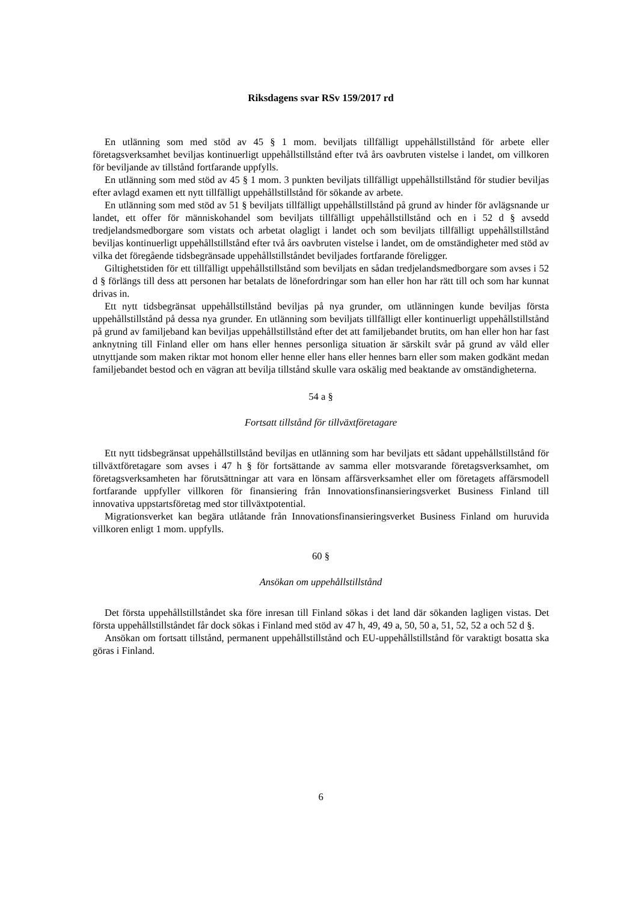Riksdagens svar RSv 159/2017 rd
En utlänning som med stöd av 45 § 1 mom. beviljats tillfälligt uppehållstillstånd för arbete eller företagsverksamhet beviljas kontinuerligt uppehållstillstånd efter två års oavbruten vistelse i landet, om villkoren för beviljande av tillstånd fortfarande uppfylls.
En utlänning som med stöd av 45 § 1 mom. 3 punkten beviljats tillfälligt uppehållstillstånd för studier beviljas efter avlagd examen ett nytt tillfälligt uppehållstillstånd för sökande av arbete.
En utlänning som med stöd av 51 § beviljats tillfälligt uppehållstillstånd på grund av hinder för avlägsnande ur landet, ett offer för människohandel som beviljats tillfälligt uppehållstillstånd och en i 52 d § avsedd tredjelandsmedborgare som vistats och arbetat olagligt i landet och som beviljats tillfälligt uppehållstillstånd beviljas kontinuerligt uppehållstillstånd efter två års oavbruten vistelse i landet, om de omständigheter med stöd av vilka det föregående tidsbegränsade uppehållstillståndet beviljades fortfarande föreligger.
Giltighetstiden för ett tillfälligt uppehållstillstånd som beviljats en sådan tredjelandsmedborgare som avses i 52 d § förlängs till dess att personen har betalats de lönefordringar som han eller hon har rätt till och som har kunnat drivas in.
Ett nytt tidsbegränsat uppehållstillstånd beviljas på nya grunder, om utlänningen kunde beviljas första uppehållstillstånd på dessa nya grunder. En utlänning som beviljats tillfälligt eller kontinuerligt uppehållstillstånd på grund av familjeband kan beviljas uppehållstillstånd efter det att familjebandet brutits, om han eller hon har fast anknytning till Finland eller om hans eller hennes personliga situation är särskilt svår på grund av våld eller utnyttjande som maken riktar mot honom eller henne eller hans eller hennes barn eller som maken godkänt medan familjebandet bestod och en vägran att bevilja tillstånd skulle vara oskälig med beaktande av omständigheterna.
54 a §
Fortsatt tillstånd för tillväxtföretagare
Ett nytt tidsbegränsat uppehållstillstånd beviljas en utlänning som har beviljats ett sådant uppehållstillstånd för tillväxtföretagare som avses i 47 h § för fortsättande av samma eller motsvarande företagsverksamhet, om företagsverksamheten har förutsättningar att vara en lönsam affärsverksamhet eller om företagets affärsmodell fortfarande uppfyller villkoren för finansiering från Innovationsfinansieringsverket Business Finland till innovativa uppstartsföretag med stor tillväxtpotential.
Migrationsverket kan begära utlåtande från Innovationsfinansieringsverket Business Finland om huruvida villkoren enligt 1 mom. uppfylls.
60 §
Ansökan om uppehållstillstånd
Det första uppehållstillståndet ska före inresan till Finland sökas i det land där sökanden lagligen vistas. Det första uppehållstillståndet får dock sökas i Finland med stöd av 47 h, 49, 49 a, 50, 50 a, 51, 52, 52 a och 52 d §.
Ansökan om fortsatt tillstånd, permanent uppehållstillstånd och EU-uppehållstillstånd för varaktigt bosatta ska göras i Finland.
6